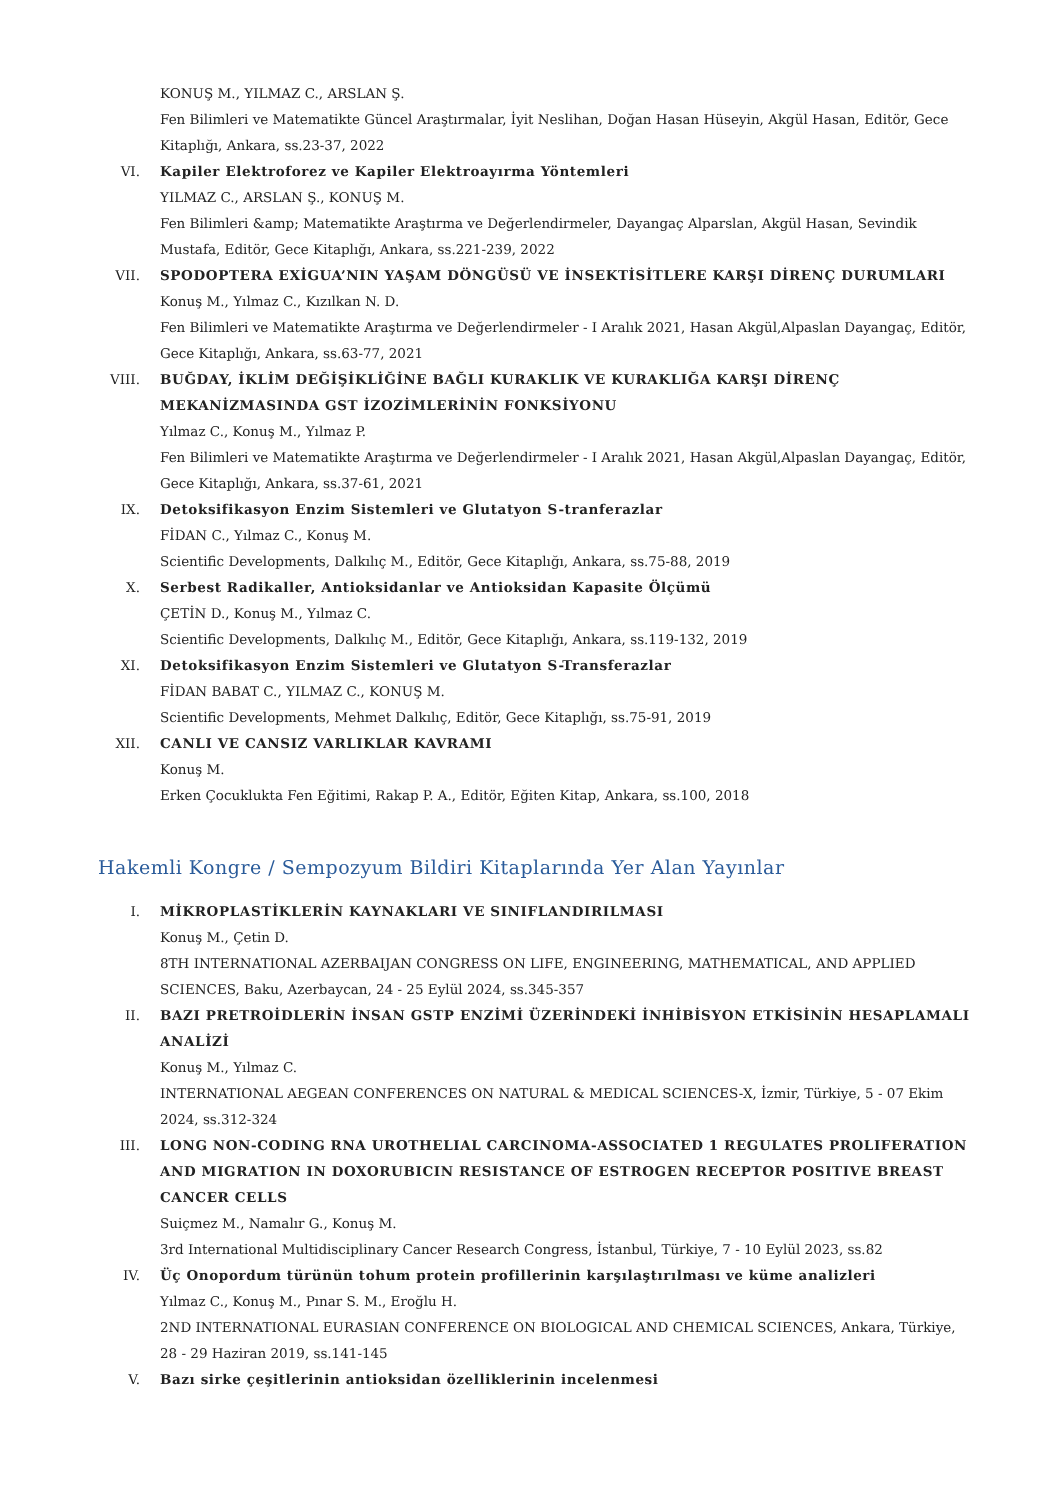KONUŞ M., YILMAZ C., ARSLAN Ş.
Fen Bilimleri ve Matematikte Güncel Araştırmalar, İyit Neslihan, Doğan Hasan Hüseyin, Akgül Hasan, Editör, Gece Kitaplığı, Ankara, ss.23-37, 2022
VI. Kapiler Elektroforez ve Kapiler Elektroayırma Yöntemleri
YILMAZ C., ARSLAN Ş., KONUŞ M.
Fen Bilimleri &amp; Matematikte Araştırma ve Değerlendirmeler, Dayangaç Alparslan, Akgül Hasan, Sevindik Mustafa, Editör, Gece Kitaplığı, Ankara, ss.221-239, 2022
VII. SPODOPTERA EXİGUA’NIN YAŞAM DÖNGÜSÜ VE İNSEKTİSİTLERE KARŞI DİRENÇ DURUMLARI
Konuş M., Yılmaz C., Kızılkan N. D.
Fen Bilimleri ve Matematikte Araştırma ve Değerlendirmeler - I Aralık 2021, Hasan Akgül,Alpaslan Dayangaç, Editör, Gece Kitaplığı, Ankara, ss.63-77, 2021
VIII. BUĞDAY, İKLİM DEĞİŞİKLİĞİNE BAĞLI KURAKLIK VE KURAKLIĞA KARŞI DİRENÇ MEKANİZMASINDA GST İZOZİMLERİNİN FONKSİYONU
Yılmaz C., Konuş M., Yılmaz P.
Fen Bilimleri ve Matematikte Araştırma ve Değerlendirmeler - I Aralık 2021, Hasan Akgül,Alpaslan Dayangaç, Editör, Gece Kitaplığı, Ankara, ss.37-61, 2021
IX. Detoksifikasyon Enzim Sistemleri ve Glutatyon S-tranferazlar
FİDAN C., Yılmaz C., Konuş M.
Scientific Developments, Dalkılıç M., Editör, Gece Kitaplığı, Ankara, ss.75-88, 2019
X. Serbest Radikaller, Antioksidanlar ve Antioksidan Kapasite Ölçümü
ÇETİN D., Konuş M., Yılmaz C.
Scientific Developments, Dalkılıç M., Editör, Gece Kitaplığı, Ankara, ss.119-132, 2019
XI. Detoksifikasyon Enzim Sistemleri ve Glutatyon S-Transferazlar
FİDAN BABAT C., YILMAZ C., KONUŞ M.
Scientific Developments, Mehmet Dalkılıç, Editör, Gece Kitaplığı, ss.75-91, 2019
XII. CANLI VE CANSIZ VARLIKLAR KAVRAMI
Konuş M.
Erken Çocuklukta Fen Eğitimi, Rakap P. A., Editör, Eğiten Kitap, Ankara, ss.100, 2018
Hakemli Kongre / Sempozyum Bildiri Kitaplarında Yer Alan Yayınlar
I. MİKROPLASTİKLERİN KAYNAKLARI VE SINIFLANDIRILMASI
Konuş M., Çetin D.
8TH INTERNATIONAL AZERBAIJAN CONGRESS ON LIFE, ENGINEERING, MATHEMATICAL, AND APPLIED SCIENCES, Baku, Azerbaycan, 24 - 25 Eylül 2024, ss.345-357
II. BAZI PRETROİDLERİN İNSAN GSTP ENZİMİ ÜZERİNDEKİ İNHİBİSYON ETKİSİNİN HESAPLAMALI ANALİZİ
Konuş M., Yılmaz C.
INTERNATIONAL AEGEAN CONFERENCES ON NATURAL & MEDICAL SCIENCES-X, İzmir, Türkiye, 5 - 07 Ekim 2024, ss.312-324
III. LONG NON-CODING RNA UROTHELIAL CARCINOMA-ASSOCIATED 1 REGULATES PROLIFERATION AND MIGRATION IN DOXORUBICIN RESISTANCE OF ESTROGEN RECEPTOR POSITIVE BREAST CANCER CELLS
Suiçmez M., Namalır G., Konuş M.
3rd International Multidisciplinary Cancer Research Congress, İstanbul, Türkiye, 7 - 10 Eylül 2023, ss.82
IV. Üç Onopordum türünün tohum protein profillerinin karşılaştırılması ve küme analizleri
Yılmaz C., Konuş M., Pınar S. M., Eroğlu H.
2ND INTERNATIONAL EURASIAN CONFERENCE ON BIOLOGICAL AND CHEMICAL SCIENCES, Ankara, Türkiye, 28 - 29 Haziran 2019, ss.141-145
V. Bazı sirke çeşitlerinin antioksidan özelliklerinin incelenmesi